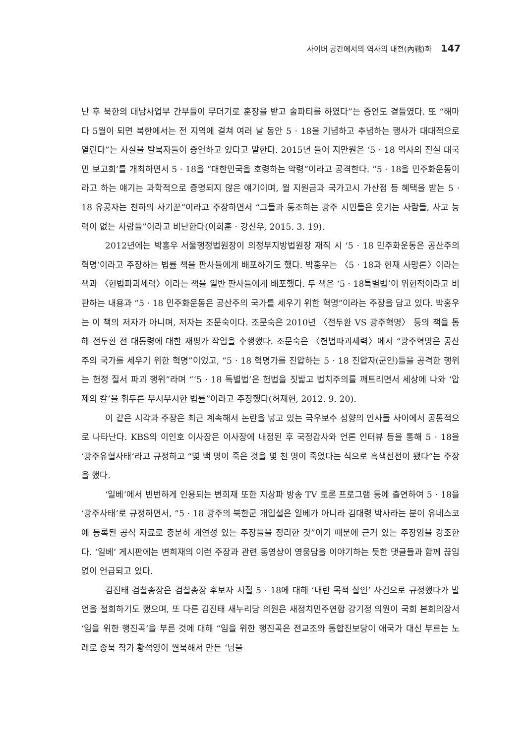사이버 공간에서의 역사의 내전(內戰)화 147
난 후 북한의 대남사업부 간부들이 무더기로 훈장을 받고 술파티를 하였다”는 증언도 곁들였다. 또 “해마다 5월이 되면 북한에서는 전 지역에 걸쳐 여러 날 동안 5 · 18을 기념하고 추념하는 행사가 대대적으로 열린다”는 사실을 탈북자들이 증언하고 있다고 말한다. 2015년 들어 지만원은 ‘5 · 18 역사의 진실 대국민 보고회’를 개최하면서 5 · 18을 “대한민국을 호령하는 악령”이라고 공격한다. “5 · 18을 민주화운동이라고 하는 얘기는 과학적으로 증명되지 않은 얘기이며, 월 지원금과 국가고시 가산점 등 혜택을 받는 5 · 18 유공자는 천하의 사기꾼”이라고 주장하면서 “그들과 동조하는 광주 시민들은 웃기는 사람들, 사고 능력이 없는 사람들”이라고 비난한다(이희훈 · 강신우, 2015. 3. 19).
2012년에는 박홍우 서울행정법원장이 의정부지방법원장 재직 시 ‘5 · 18 민주화운동은 공산주의 혁명’이라고 주장하는 법률 책을 판사들에게 배포하기도 했다. 박홍우는 〈5 · 18과 헌재 사망론〉이라는 책과 〈헌법파괴세력〉이라는 책을 일반 판사들에게 배포했다. 두 책은 ‘5 · 18특별법’이 위헌적이라고 비판하는 내용과 “5 · 18 민주화운동은 공산주의 국가를 세우기 위한 혁명”이라는 주장을 담고 있다. 박홍우는 이 책의 저자가 아니며, 저자는 조문숙이다. 조문숙은 2010년 〈전두환 VS 광주혁명〉 등의 책을 통해 전두환 전 대통령에 대한 재평가 작업을 수행했다. 조문숙은 〈헌법파괴세력〉에서 “광주혁명은 공산주의 국가를 세우기 위한 혁명”이었고, “5 · 18 혁명가를 진압하는 5 · 18 진압자(군인)들을 공격한 행위는 헌정 질서 파괴 행위”라며 “‘5 · 18 특별법’은 헌법을 짓밟고 법치주의를 깨트리면서 세상에 나와 ‘압제의 칼’을 휘두른 무시무시한 법률”이라고 주장했다(허재현, 2012. 9. 20).
이 같은 시각과 주장은 최근 계속해서 논란을 낳고 있는 극우보수 성향의 인사들 사이에서 공통적으로 나타난다. KBS의 이인호 이사장은 이사장에 내정된 후 국정감사와 언론 인터뷰 등을 통해 5 · 18을 ‘광주유혈사태’라고 규정하고 “몇 백 명이 죽은 것을 몇 천 명이 죽었다는 식으로 흑색선전이 됐다”는 주장을 했다.
‘일베’에서 빈번하게 인용되는 변희재 또한 지상파 방송 TV 토론 프로그램 등에 출연하여 5 · 18을 ‘광주사태’로 규정하면서, “5 · 18 광주의 북한군 개입설은 일베가 아니라 김대령 박사라는 분이 유네스코에 등록된 공식 자료로 충분히 개연성 있는 주장들을 정리한 것”이기 때문에 근거 있는 주장임을 강조한다. ‘일베’ 게시판에는 변희재의 이런 주장과 관련 동영상이 영웅담을 이야기하는 듯한 댓글들과 함께 끊임없이 언급되고 있다.
김진태 검찰총장은 검찰총장 후보자 시절 5 · 18에 대해 ‘내란 목적 살인’ 사건으로 규정했다가 발언을 철회하기도 했으며, 또 다른 김진태 새누리당 의원은 새정치민주연합 강기정 의원이 국회 본회의장서 ‘임을 위한 행진곡’을 부른 것에 대해 “임을 위한 행진곡은 전교조와 통합진보당이 애국가 대신 부르는 노래로 종북 작가 황석영이 월북해서 만든 ‘님을